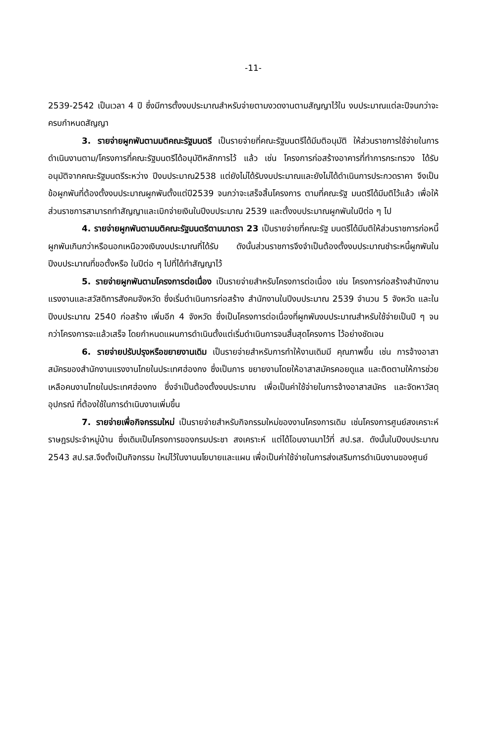-11-
2539-2542 เป็นเวลา 4 ปี ซึ่งมีการตั้งงบประมาณสำหรับจ่ายตามงวดงานตามสัญญาไว้ใน งบประมาณแต่ละปีจนกว่าจะครบกำหนดสัญญา
3. รายจ่ายผูกพันตามมติคณะรัฐมนตรี เป็นรายจ่ายที่คณะรัฐมนตรีได้มีมติอนุมัติ ให้ส่วนราชการใช้จ่ายในการดำเนินงานตาม/โครงการที่คณะรัฐมนตรีได้อนุมัติหลักการไว้ แล้ว เช่น โครงการก่อสร้างอาคารที่ทำการกระทรวง ได้รับอนุมัติจากคณะรัฐมนตรีระหว่าง ปีงบประมาณ2538 แต่ยังไม่ได้รับงบประมาณและยังไม่ได้ดำเนินการประกวดราคา จึงเป็น ข้อผูกพันที่ต้องตั้งงบประมาณผูกพันตั้งแต่ปี2539 จนกว่าจะเสร็จสิ้นโครงการ ตามที่คณะรัฐ มนตรีได้มีมติไว้แล้ว เพื่อให้ส่วนราชการสามารถทำสัญญาและเบิกจ่ายเงินในปีงบประมาณ 2539 และตั้งงบประมาณผูกพันในปีต่อ ๆ ไป
4. รายจ่ายผูกพันตามมติคณะรัฐมนตรีตามมาตรา 23 เป็นรายจ่ายที่คณะรัฐ มนตรีได้มีมติให้ส่วนราชการก่อหนี้ผูกพันเกินกว่าหรือนอกเหนือวงเงินงบประมาณที่ได้รับ ดังนั้นส่วนราชการจึงจำเป็นต้องตั้งงบประมาณชำระหนี้ผูกพันในปีงบประมาณที่ขอตั้งหรือ ในปีต่อ ๆ ไปที่ได้ทำสัญญาไว้
5. รายจ่ายผูกพันตามโครงการต่อเนื่อง เป็นรายจ่ายสำหรับโครงการต่อเนื่อง เช่น โครงการก่อสร้างสำนักงานแรงงานและสวัสดิการสังคมจังหวัด ซึ่งเริ่มดำเนินการก่อสร้าง สำนักงานในปีงบประมาณ 2539 จำนวน 5 จังหวัด และในปีงบประมาณ 2540 ก่อสร้าง เพิ่มอีก 4 จังหวัด ซึ่งเป็นโครงการต่อเนื่องที่ผูกพันงบประมาณสำหรับใช้จ่ายเป็นปี ๆ จน กว่าโครงการจะแล้วเสร็จ โดยกำหนดแผนการดำเนินตั้งแต่เริ่มดำเนินการจนสิ้นสุดโครงการ ไว้อย่างชัดเจน
6. รายจ่ายปรับปรุงหรือขยายงานเดิม เป็นรายจ่ายสำหรับการทำให้งานเดิมมี คุณภาพขึ้น เช่น การจ้างอาสาสมัครของสำนักงานแรงงานไทยในประเทศฮ่องกง ซึ่งเป็นการ ขยายงานโดยให้อาสาสมัครคอยดูแล และติดตามให้การช่วยเหลือคนงานไทยในประเทศฮ่องกง ซึ่งจำเป็นต้องตั้งงบประมาณ เพื่อเป็นค่าใช้จ่ายในการจ้างอาสาสมัคร และจัดหาวัสดุอุปกรณ์ ที่ต้องใช้ในการดำเนินงานเพิ่มขึ้น
7. รายจ่ายเพื่อกิจกรรมใหม่ เป็นรายจ่ายสำหรับกิจกรรมใหม่ของงานโครงการเดิม เช่นโครงการศูนย์สงเคราะห์ราษฎรประจำหมู่บ้าน ซึ่งเดิมเป็นโครงการของกรมประชา สงเคราะห์ แต่ได้โอนงานมาไว้ที่ สป.รส. ดังนั้นในปีงบประมาณ 2543 สป.รส.จึงตั้งเป็นกิจกรรม ใหม่ไว้ในงานนโยบายและแผน เพื่อเป็นค่าใช้จ่ายในการส่งเสริมการดำเนินงานของศูนย์